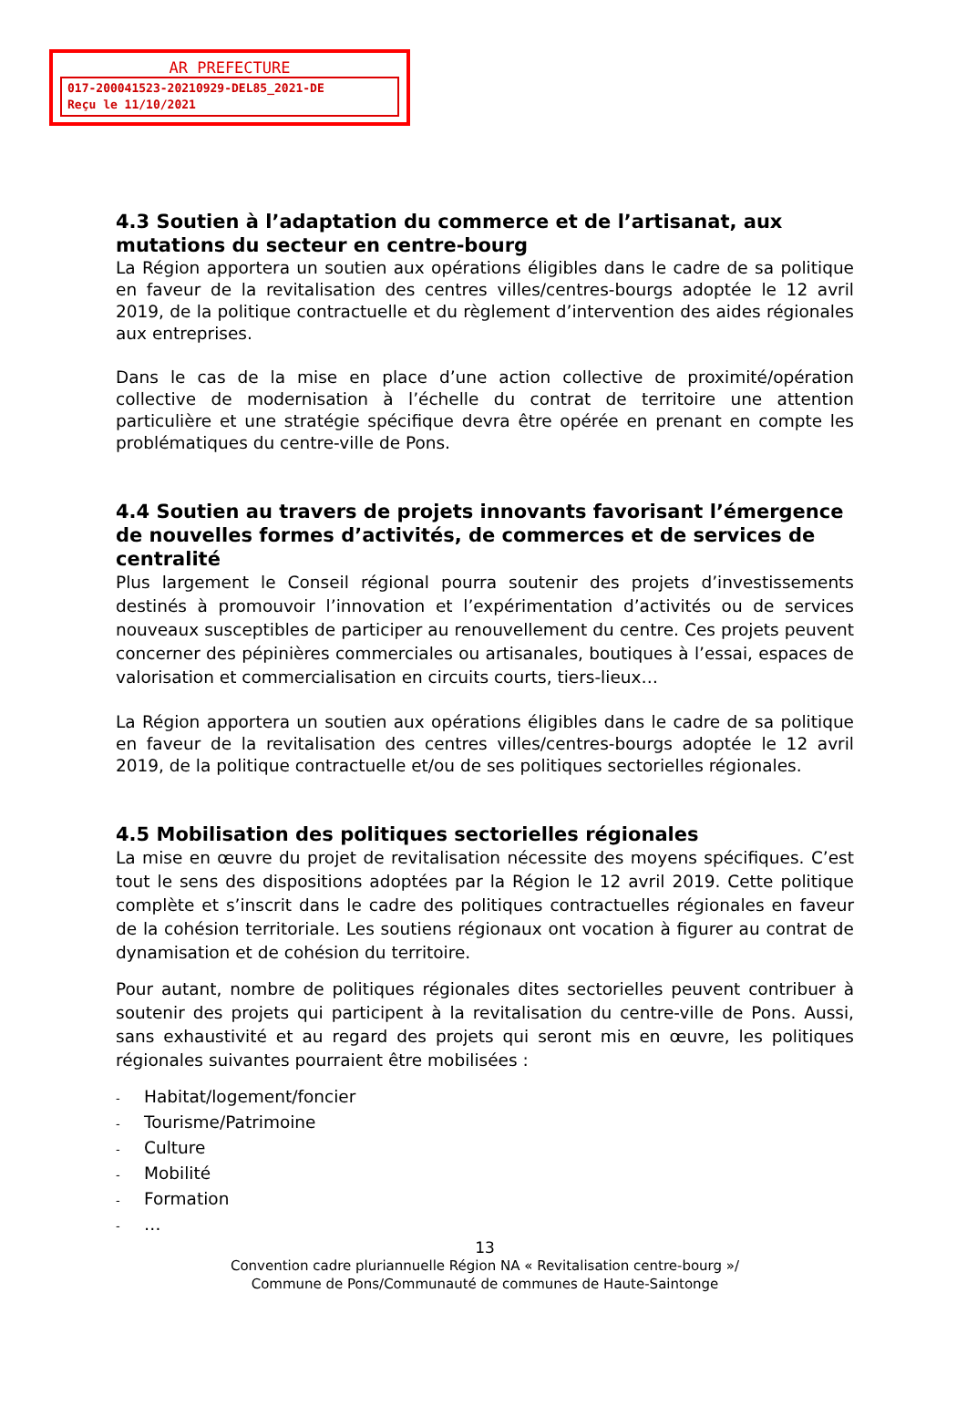AR PREFECTURE
017-200041523-20210929-DEL85_2021-DE
Reçu le 11/10/2021
4.3 Soutien à l’adaptation du commerce et de l’artisanat, aux mutations du secteur en centre-bourg
La Région apportera un soutien aux opérations éligibles dans le cadre de sa politique en faveur de la revitalisation des centres villes/centres-bourgs adoptée le 12 avril 2019, de la politique contractuelle et du règlement d’intervention des aides régionales aux entreprises.
Dans le cas de la mise en place d’une action collective de proximité/opération collective de modernisation à l’échelle du contrat de territoire une attention particulière et une stratégie spécifique devra être opérée en prenant en compte les problématiques du centre-ville de Pons.
4.4 Soutien au travers de projets innovants favorisant l’émergence de nouvelles formes d’activités, de commerces et de services de centralité
Plus largement le Conseil régional pourra soutenir des projets d’investissements destinés à promouvoir l’innovation et l’expérimentation d’activités ou de services nouveaux susceptibles de participer au renouvellement du centre. Ces projets peuvent concerner des pépinières commerciales ou artisanales, boutiques à l’essai, espaces de valorisation et commercialisation en circuits courts, tiers-lieux…
La Région apportera un soutien aux opérations éligibles dans le cadre de sa politique en faveur de la revitalisation des centres villes/centres-bourgs adoptée le 12 avril 2019, de la politique contractuelle et/ou de ses politiques sectorielles régionales.
4.5 Mobilisation des politiques sectorielles régionales
La mise en œuvre du projet de revitalisation nécessite des moyens spécifiques. C’est tout le sens des dispositions adoptées par la Région le 12 avril 2019. Cette politique complète et s’inscrit dans le cadre des politiques contractuelles régionales en faveur de la cohésion territoriale. Les soutiens régionaux ont vocation à figurer au contrat de dynamisation et de cohésion du territoire.
Pour autant, nombre de politiques régionales dites sectorielles peuvent contribuer à soutenir des projets qui participent à la revitalisation du centre-ville de Pons. Aussi, sans exhaustivité et au regard des projets qui seront mis en œuvre, les politiques régionales suivantes pourraient être mobilisées :
- Habitat/logement/foncier
- Tourisme/Patrimoine
- Culture
- Mobilité
- Formation
- …
13
Convention cadre pluriannuelle Région NA « Revitalisation centre-bourg »/
Commune de Pons/Communauté de communes de Haute-Saintonge